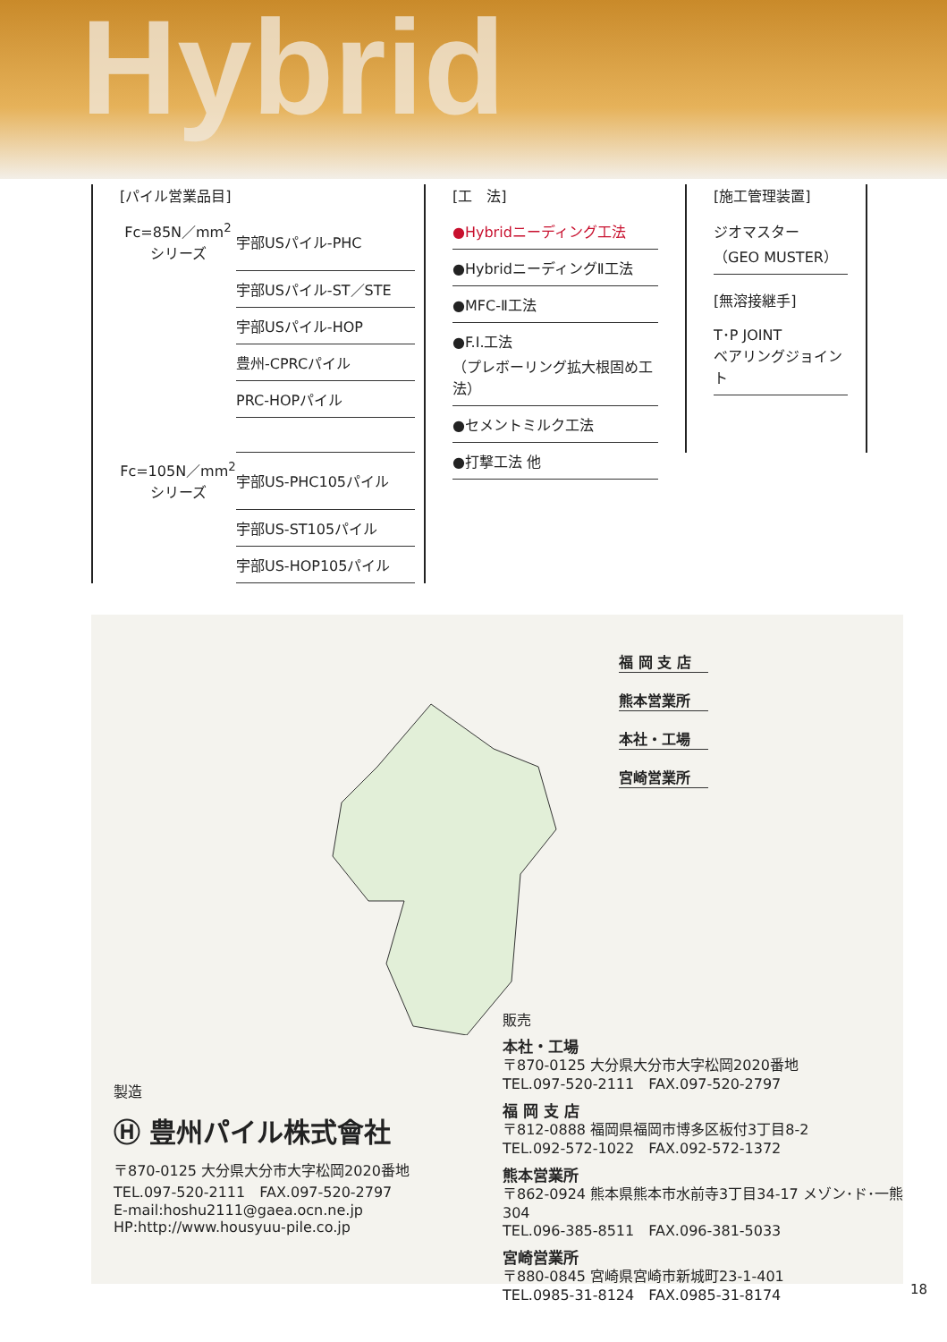Hybrid
[パイル営業品目]
| Fc=85N／mm<sup>2</sup> シリーズ | 宇部USパイル-PHC |
| | 宇部USパイル-ST／STE |
| | 宇部USパイル-HOP |
| | 豊州-CPRCパイル |
| | PRC-HOPパイル |
| Fc=105N／mm<sup>2</sup> シリーズ | 宇部US-PHC105パイル |
| | 宇部US-ST105パイル |
| | 宇部US-HOP105パイル |
[工　法]
| ●Hybridニーディング工法 |
| ●HybridニーディングⅡ工法 |
| ●MFC-Ⅱ工法 |
| ●F.I.工法 （プレボーリング拡大根固め工法） |
| ●セメントミルク工法 |
| ●打撃工法 他 |
[施工管理装置]
| ジオマスター （GEO MUSTER） |
[無溶接継手]
| T･P JOINT ベアリングジョイント |
福 岡 支 店
熊本営業所
本社・工場
宮崎営業所
販売
本社・工場
〒870-0125 大分県大分市大字松岡2020番地
TEL.097-520-2111　FAX.097-520-2797
福 岡 支 店
〒812-0888 福岡県福岡市博多区板付3丁目8-2
TEL.092-572-1022　FAX.092-572-1372
熊本営業所
〒862-0924 熊本県熊本市水前寺3丁目34-17 メゾン･ド･一熊304
TEL.096-385-8511　FAX.096-381-5033
宮崎営業所
〒880-0845 宮崎県宮崎市新城町23-1-401
TEL.0985-31-8124　FAX.0985-31-8174
製造
Ⓗ 豊州パイル株式會社
〒870-0125 大分県大分市大字松岡2020番地
TEL.097-520-2111　FAX.097-520-2797
E-mail:hoshu2111@gaea.ocn.ne.jp
HP:http://www.housyuu-pile.co.jp
18